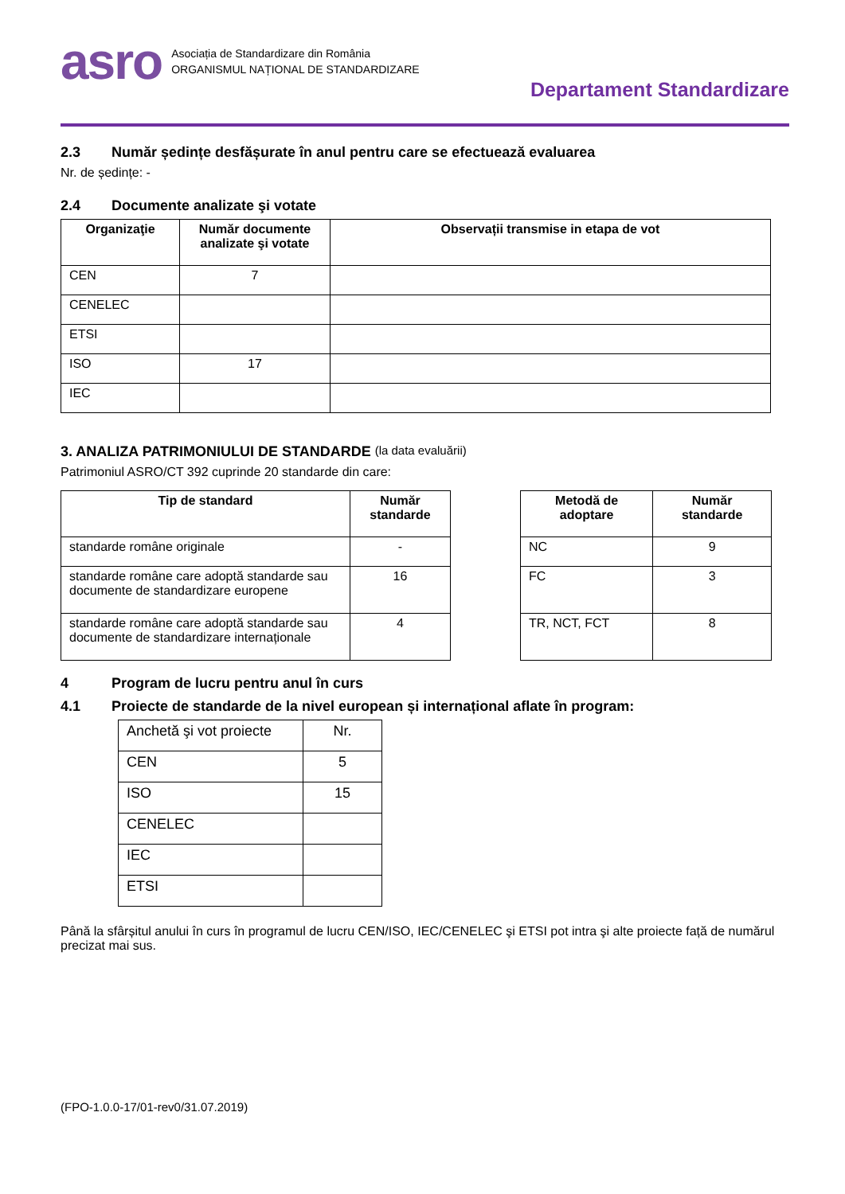asro Asociația de Standardizare din România
ORGANISMUL NAȚIONAL DE STANDARDIZARE
Departament Standardizare
2.3 Număr ședințe desfășurate în anul pentru care se efectuează evaluarea
Nr. de ședințe: -
2.4 Documente analizate şi votate
| Organizaţie | Număr documente analizate şi votate | Observații transmise in etapa de vot |
| --- | --- | --- |
| CEN | 7 | |
| CENELEC | | |
| ETSI | | |
| ISO | 17 | |
| IEC | | |
3. ANALIZA PATRIMONIULUI DE STANDARDE (la data evaluării)
Patrimoniul ASRO/CT 392 cuprinde 20 standarde din care:
| Tip de standard | Număr standarde |
| --- | --- |
| standarde române originale | - |
| standarde române care adoptă standarde sau documente de standardizare europene | 16 |
| standarde române care adoptă standarde sau documente de standardizare internaționale | 4 |
| Metodă de adoptare | Număr standarde |
| --- | --- |
| NC | 9 |
| FC | 3 |
| TR, NCT, FCT | 8 |
4 Program de lucru pentru anul în curs
4.1 Proiecte de standarde de la nivel european și internațional aflate în program:
| Anchetă şi vot proiecte | Nr. |
| CEN | 5 |
| ISO | 15 |
| CENELEC | |
| IEC | |
| ETSI | |
Până la sfârșitul anului în curs în programul de lucru CEN/ISO, IEC/CENELEC şi ETSI pot intra şi alte proiecte față de numărul precizat mai sus.
(FPO-1.0.0-17/01-rev0/31.07.2019)